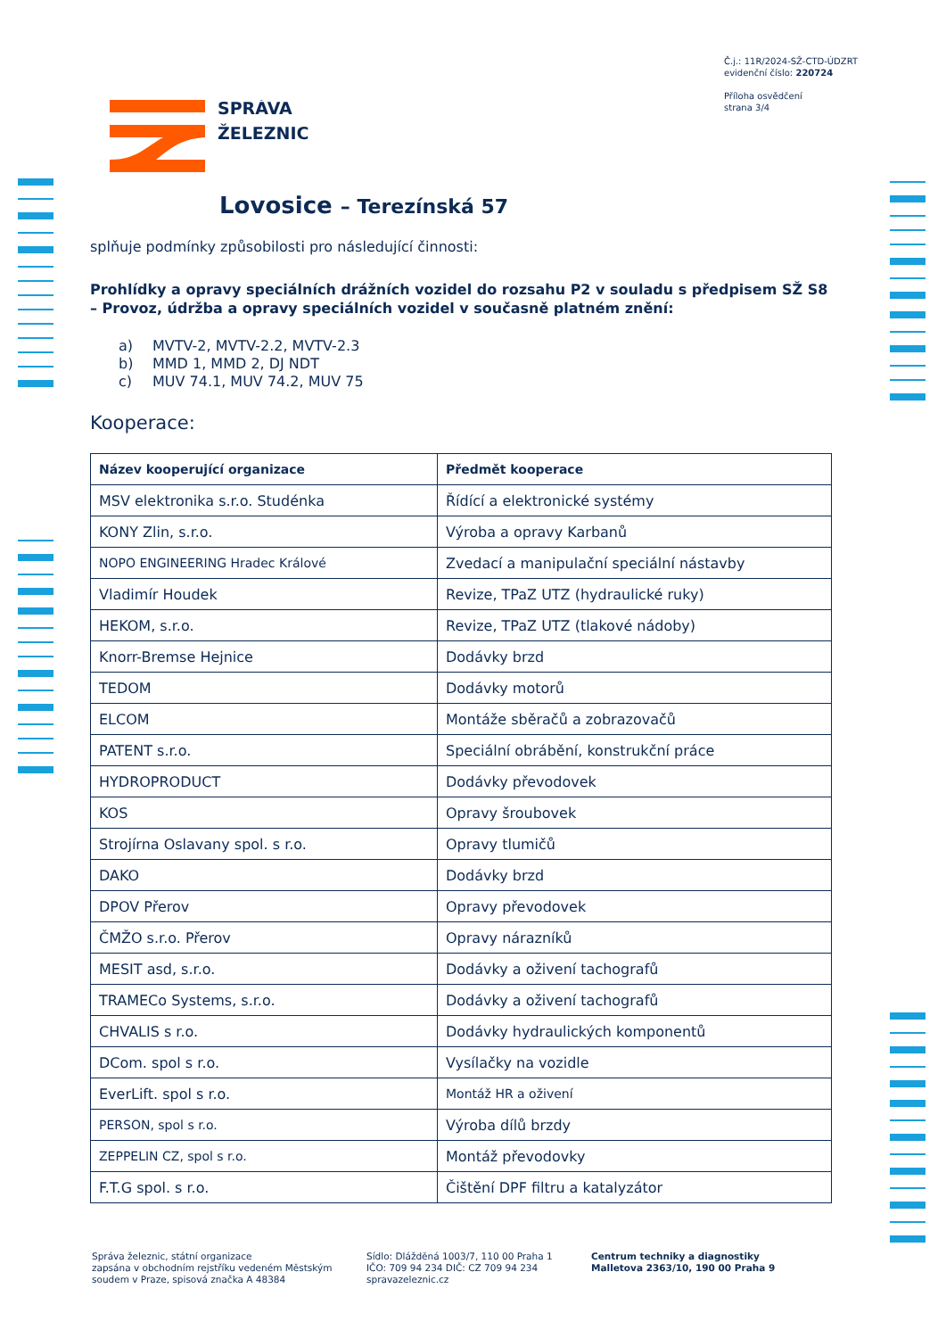Č.j.: 11R/2024-SŽ-CTD-ÚDZRT
evidenční číslo: 220724
Příloha osvědčení
strana 3/4
SPRÁVA
ŽELEZNIC
Lovosice – Terezínská 57
splňuje podmínky způsobilosti pro následující činnosti:
Prohlídky a opravy speciálních drážních vozidel do rozsahu P2 v souladu s předpisem SŽ S8 – Provoz, údržba a opravy speciálních vozidel v současně platném znění:
a) MVTV-2, MVTV-2.2, MVTV-2.3
b) MMD 1, MMD 2, DJ NDT
c) MUV 74.1, MUV 74.2, MUV 75
Kooperace:
| Název kooperující organizace | Předmět kooperace |
| --- | --- |
| MSV elektronika s.r.o. Studénka | Řídící a elektronické systémy |
| KONY Zlin, s.r.o. | Výroba a opravy Karbanů |
| NOPO ENGINEERING Hradec Králové | Zvedací a manipulační speciální nástavby |
| Vladimír Houdek | Revize, TPaZ UTZ (hydraulické ruky) |
| HEKOM, s.r.o. | Revize, TPaZ UTZ (tlakové nádoby) |
| Knorr-Bremse Hejnice | Dodávky brzd |
| TEDOM | Dodávky motorů |
| ELCOM | Montáže sběračů a zobrazovačů |
| PATENT s.r.o. | Speciální obrábění, konstrukční práce |
| HYDROPRODUCT | Dodávky převodovek |
| KOS | Opravy šroubovek |
| Strojírna Oslavany spol. s r.o. | Opravy tlumičů |
| DAKO | Dodávky brzd |
| DPOV Přerov | Opravy převodovek |
| ČMŽO s.r.o. Přerov | Opravy nárazníků |
| MESIT asd, s.r.o. | Dodávky a oživení tachografů |
| TRAMECo Systems, s.r.o. | Dodávky a oživení tachografů |
| CHVALIS s r.o. | Dodávky hydraulických komponentů |
| DCom. spol s r.o. | Vysílačky na vozidle |
| EverLift. spol s r.o. | Montáž HR a oživení |
| PERSON, spol s r.o. | Výroba dílů brzdy |
| ZEPPELIN CZ, spol s r.o. | Montáž převodovky |
| F.T.G spol. s r.o. | Čištění DPF filtru a katalyzátor |
Správa železnic, státní organizace
zapsána v obchodním rejstříku vedeném Městským
soudem v Praze, spisová značka A 48384
Sídlo: Dlážděná 1003/7, 110 00 Praha 1
IČO: 709 94 234 DIČ: CZ 709 94 234
spravazeleznic.cz
Centrum techniky a diagnostiky
Malletova 2363/10, 190 00 Praha 9